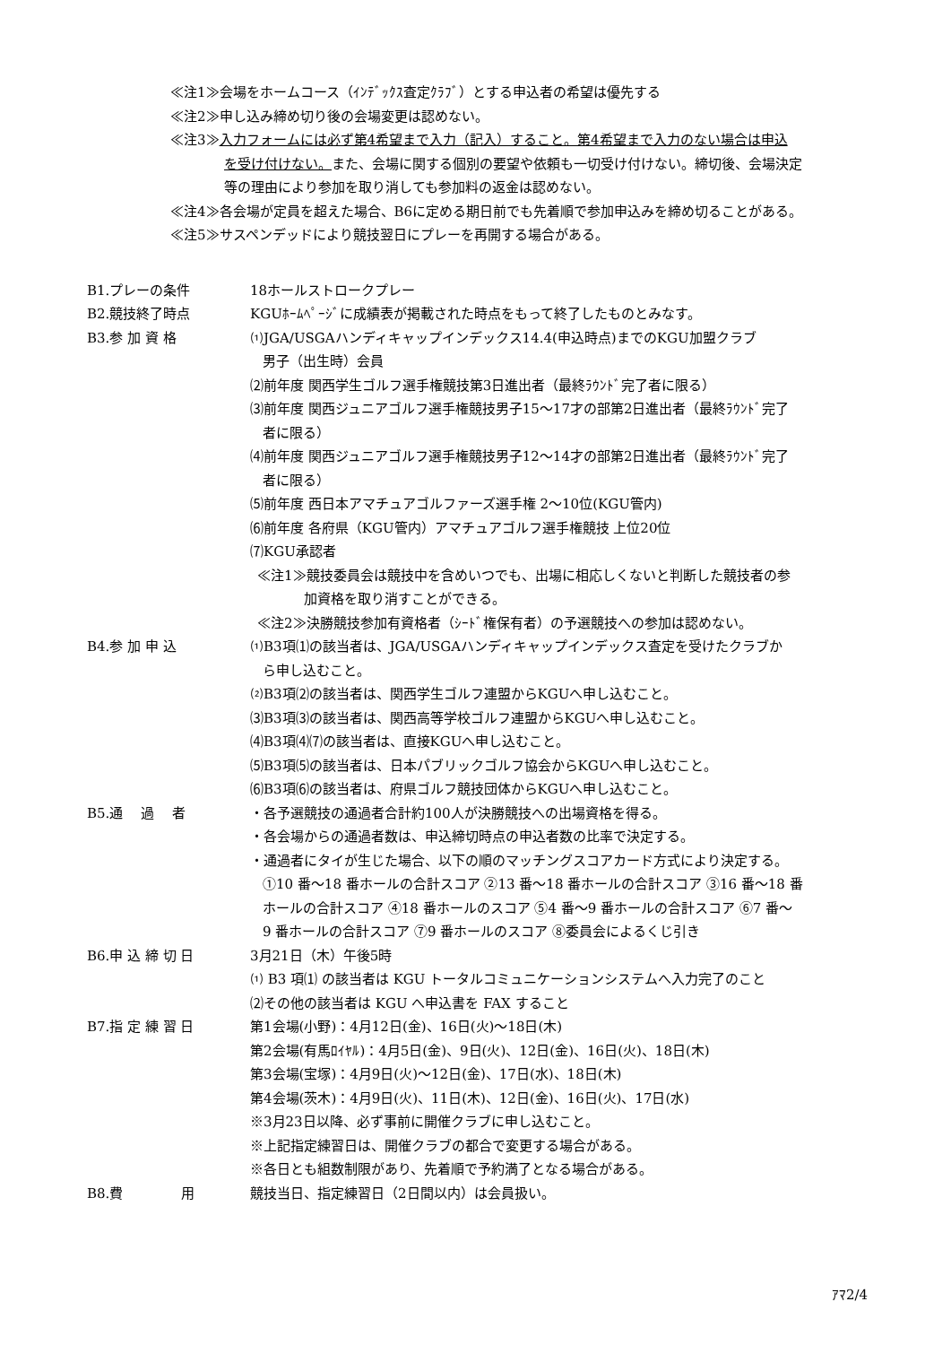≪注1≫会場をホームコース（ｲﾝﾃﾞｯｸｽ査定ｸﾗﾌﾞ）とする申込者の希望は優先する
≪注2≫申し込み締め切り後の会場変更は認めない。
≪注3≫入力フォームには必ず第4希望まで入力（記入）すること。第4希望まで入力のない場合は申込
を受け付けない。また、会場に関する個別の要望や依頼も一切受け付けない。締切後、会場決定
等の理由により参加を取り消しても参加料の返金は認めない。
≪注4≫各会場が定員を超えた場合、B6に定める期日前でも先着順で参加申込みを締め切ることがある。
≪注5≫サスペンデッドにより競技翌日にプレーを再開する場合がある。
B1.プレーの条件 18ホールストロークプレー
B2.競技終了時点 KGUﾎｰﾑﾍﾟｰｼﾞに成績表が掲載された時点をもって終了したものとみなす。
B3.参 加 資 格 ⑴JGA/USGAハンディキャップインデックス14.4(申込時点)までのKGU加盟クラブ
男子（出生時）会員
⑵前年度 関西学生ゴルフ選手権競技第3日進出者（最終ﾗｳﾝﾄﾞ完了者に限る）
⑶前年度 関西ジュニアゴルフ選手権競技男子15～17才の部第2日進出者（最終ﾗｳﾝﾄﾞ完了
者に限る）
⑷前年度 関西ジュニアゴルフ選手権競技男子12～14才の部第2日進出者（最終ﾗｳﾝﾄﾞ完了
者に限る）
⑸前年度 西日本アマチュアゴルファーズ選手権 2～10位(KGU管内)
⑹前年度 各府県（KGU管内）アマチュアゴルフ選手権競技 上位20位
⑺KGU承認者
≪注1≫競技委員会は競技中を含めいつでも、出場に相応しくないと判断した競技者の参
加資格を取り消すことができる。
≪注2≫決勝競技参加有資格者（ｼｰﾄﾞ権保有者）の予選競技への参加は認めない。
B4.参 加 申 込 ⑴B3項⑴の該当者は、JGA/USGAハンディキャップインデックス査定を受けたクラブか
ら申し込むこと。
⑵B3項⑵の該当者は、関西学生ゴルフ連盟からKGUへ申し込むこと。
⑶B3項⑶の該当者は、関西高等学校ゴルフ連盟からKGUへ申し込むこと。
⑷B3項⑷⑺の該当者は、直接KGUへ申し込むこと。
⑸B3項⑸の該当者は、日本パブリックゴルフ協会からKGUへ申し込むこと。
⑹B3項⑹の該当者は、府県ゴルフ競技団体からKGUへ申し込むこと。
B5.通　 過　 者 ・各予選競技の通過者合計約100人が決勝競技への出場資格を得る。
・各会場からの通過者数は、申込締切時点の申込者数の比率で決定する。
・通過者にタイが生じた場合、以下の順のマッチングスコアカード方式により決定する。
①10 番～18 番ホールの合計スコア ②13 番～18 番ホールの合計スコア ③16 番～18 番
ホールの合計スコア ④18 番ホールのスコア ⑤4 番～9 番ホールの合計スコア ⑥7 番～
9 番ホールの合計スコア ⑦9 番ホールのスコア ⑧委員会によるくじ引き
B6.申 込 締 切 日 3月21日（木）午後5時
⑴ B3 項⑴ の該当者は KGU トータルコミュニケーションシステムへ入力完了のこと
⑵その他の該当者は KGU へ申込書を FAX すること
B7.指 定 練 習 日 第1会場(小野)：4月12日(金)、16日(火)～18日(木)
第2会場(有馬ﾛｲﾔﾙ)：4月5日(金)、9日(火)、12日(金)、16日(火)、18日(木)
第3会場(宝塚)：4月9日(火)～12日(金)、17日(水)、18日(木)
第4会場(茨木)：4月9日(火)、11日(木)、12日(金)、16日(火)、17日(水)
※3月23日以降、必ず事前に開催クラブに申し込むこと。
※上記指定練習日は、開催クラブの都合で変更する場合がある。
※各日とも組数制限があり、先着順で予約満了となる場合がある。
B8.費　　　　 用 競技当日、指定練習日（2日間以内）は会員扱い。
ｱﾏ2/4